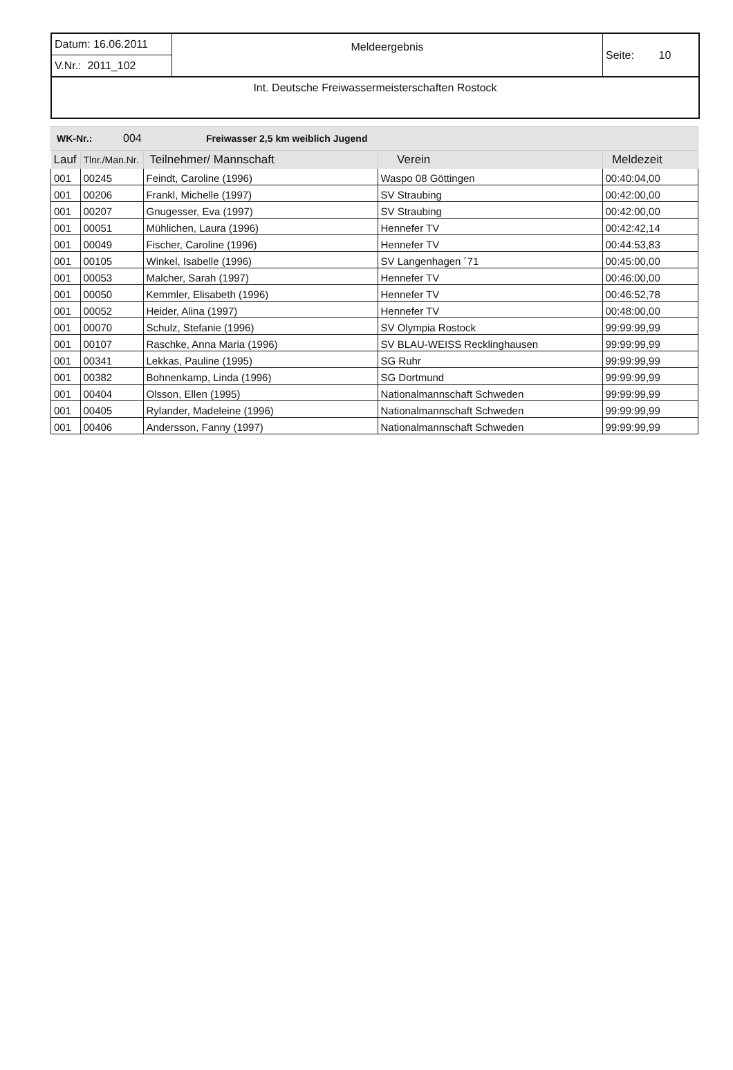| Datum: 16.06.2011 | Meldeergebnis | Seite: 10 |
| V.Nr.: 2011_102 | | |
| Int. Deutsche Freiwassermeisterschaften Rostock | | |
WK-Nr.: 004 Freiwasser 2,5 km weiblich Jugend
| Lauf | Tlnr./Man.Nr. | Teilnehmer/ Mannschaft | Verein | Meldezeit |
| --- | --- | --- | --- | --- |
| 001 | 00245 | Feindt, Caroline (1996) | Waspo 08 Göttingen | 00:40:04,00 |
| 001 | 00206 | Frankl, Michelle (1997) | SV Straubing | 00:42:00,00 |
| 001 | 00207 | Gnugesser, Eva (1997) | SV Straubing | 00:42:00,00 |
| 001 | 00051 | Mühlichen, Laura (1996) | Hennefer TV | 00:42:42,14 |
| 001 | 00049 | Fischer, Caroline (1996) | Hennefer TV | 00:44:53,83 |
| 001 | 00105 | Winkel, Isabelle (1996) | SV Langenhagen ´71 | 00:45:00,00 |
| 001 | 00053 | Malcher, Sarah (1997) | Hennefer TV | 00:46:00,00 |
| 001 | 00050 | Kemmler, Elisabeth (1996) | Hennefer TV | 00:46:52,78 |
| 001 | 00052 | Heider, Alina (1997) | Hennefer TV | 00:48:00,00 |
| 001 | 00070 | Schulz, Stefanie (1996) | SV Olympia Rostock | 99:99:99,99 |
| 001 | 00107 | Raschke, Anna Maria (1996) | SV BLAU-WEISS Recklinghausen | 99:99:99,99 |
| 001 | 00341 | Lekkas, Pauline (1995) | SG Ruhr | 99:99:99,99 |
| 001 | 00382 | Bohnenkamp, Linda (1996) | SG Dortmund | 99:99:99,99 |
| 001 | 00404 | Olsson, Ellen (1995) | Nationalmannschaft Schweden | 99:99:99,99 |
| 001 | 00405 | Rylander, Madeleine (1996) | Nationalmannschaft Schweden | 99:99:99,99 |
| 001 | 00406 | Andersson, Fanny (1997) | Nationalmannschaft Schweden | 99:99:99,99 |